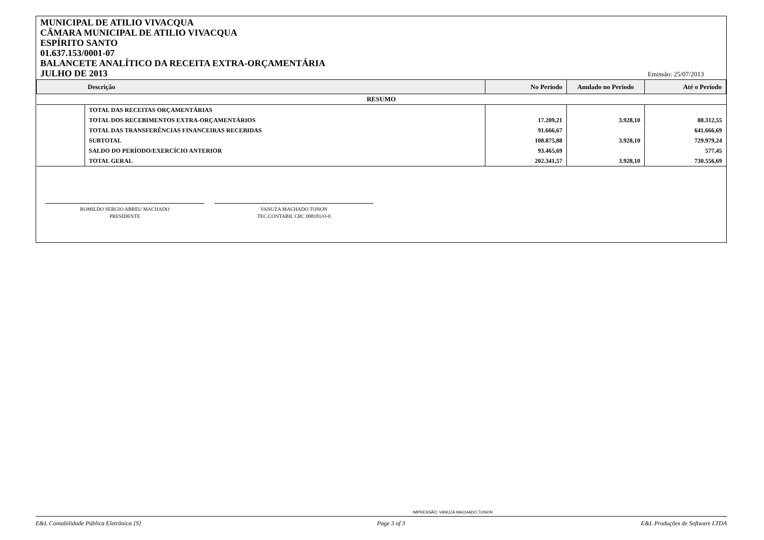MUNICIPAL DE ATILIO VIVACQUA
CÂMARA MUNICIPAL DE ATILIO VIVACQUA
ESPÍRITO SANTO
01.637.153/0001-07
BALANCETE ANALÍTICO DA RECEITA EXTRA-ORÇAMENTÁRIA
JULHO DE 2013
Emissão: 25/07/2013
| Descrição | | No Período | Anulado no Período | Até o Período |
| --- | --- | --- | --- | --- |
| RESUMO | | | | |
| | TOTAL DAS RECEITAS ORÇAMENTÁRIAS | | | |
| | TOTAL DOS RECEBIMENTOS EXTRA-ORÇAMENTÁRIOS | 17.209,21 | 3.928,10 | 88.312,55 |
| | TOTAL DAS TRANSFERÊNCIAS FINANCEIRAS RECEBIDAS | 91.666,67 | | 641.666,69 |
| | SUBTOTAL | 108.875,88 | 3.928,10 | 729.979,24 |
| | SALDO DO PERÍODO/EXERCÍCIO ANTERIOR | 93.465,69 | | 577,45 |
| | TOTAL GERAL | 202.341,57 | 3.928,10 | 730.556,69 |
ROMILDO SERGIO ABREU MACHADO
PRESIDENTE
VANUZA MACHADO TONON
TEC.CONTABIL CRC 008181/O-0
IMPRESSÃO: VANUZA MACHADO TONON
E&L Contabilidade Pública Eletrônica [S] Page 3 of 3 E&L Produções de Software LTDA